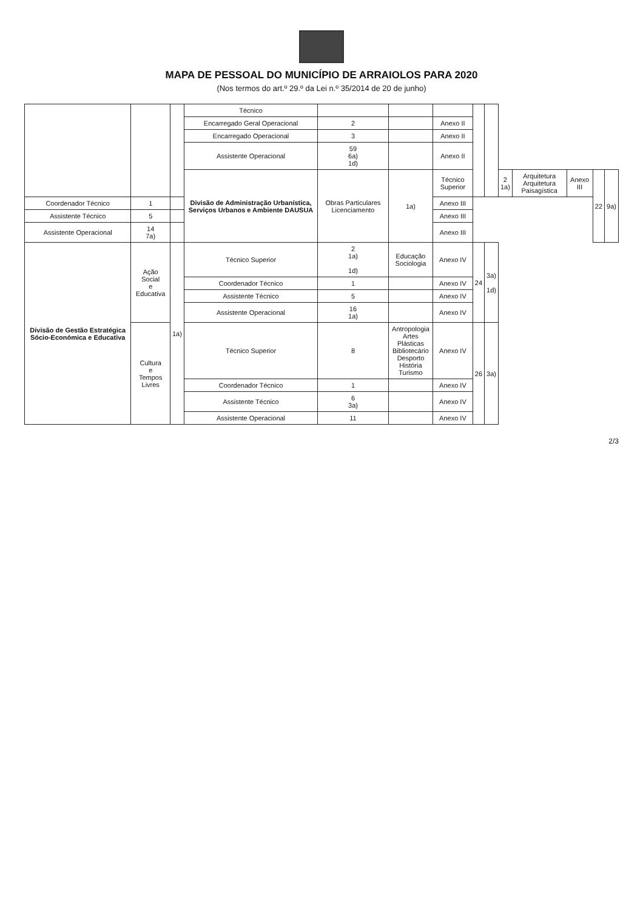MAPA DE PESSOAL DO MUNICÍPIO DE ARRAIOLOS PARA 2020
(Nos termos do art.º 29.º da Lei n.º 35/2014 de 20 de junho)
| | | | Técnico | | | | | | | | | | |
| | | | Encarregado Geral Operacional | 2 | | Anexo II | | | | | | | |
| | | | Encarregado Operacional | 3 | | Anexo II | | | | | | | |
| | | | Assistente Operacional | 59 6a) 1d) | | Anexo II | | | | | | | |
| | | | Divisão de Administração Urbanística, Serviços Urbanos e Ambiente DAUSUA | Obras Particulares Licenciamento | 1a) | Técnico Superior | | | 2 1a) | Arquitetura Arquitetura Paisagística | Anexo III | 22 | 9a) |
| Coordenador Técnico | 1 | | | | | Anexo III | | | | | | | |
| Assistente Técnico | 5 | | | | | Anexo III | | | | | | | |
| Assistente Operacional | 14 7a) | | | | | Anexo III | | | | | | | |
| Divisão de Gestão Estratégica Sócio-Económica e Educativa | Ação Social e Educativa | 1a) | Técnico Superior | 2 1a) 1d) | Educação Sociologia | Anexo IV | 24 | 3a) 1d) | | | | | |
| | | | Coordenador Técnico | 1 | | Anexo IV | | | | | | | |
| | | | Assistente Técnico | 5 | | Anexo IV | | | | | | | |
| | | | Assistente Operacional | 16 1a) | | Anexo IV | | | | | | | |
| | Cultura e Tempos Livres | | Técnico Superior | 8 | Antropologia Artes Plásticas Bibliotecário Desporto História Turismo | Anexo IV | 26 | 3a) | | | | | |
| | | | Coordenador Técnico | 1 | | Anexo IV | | | | | | | |
| | | | Assistente Técnico | 6 3a) | | Anexo IV | | | | | | | |
| | | | Assistente Operacional | 11 | | Anexo IV | | | | | | | |
2/3